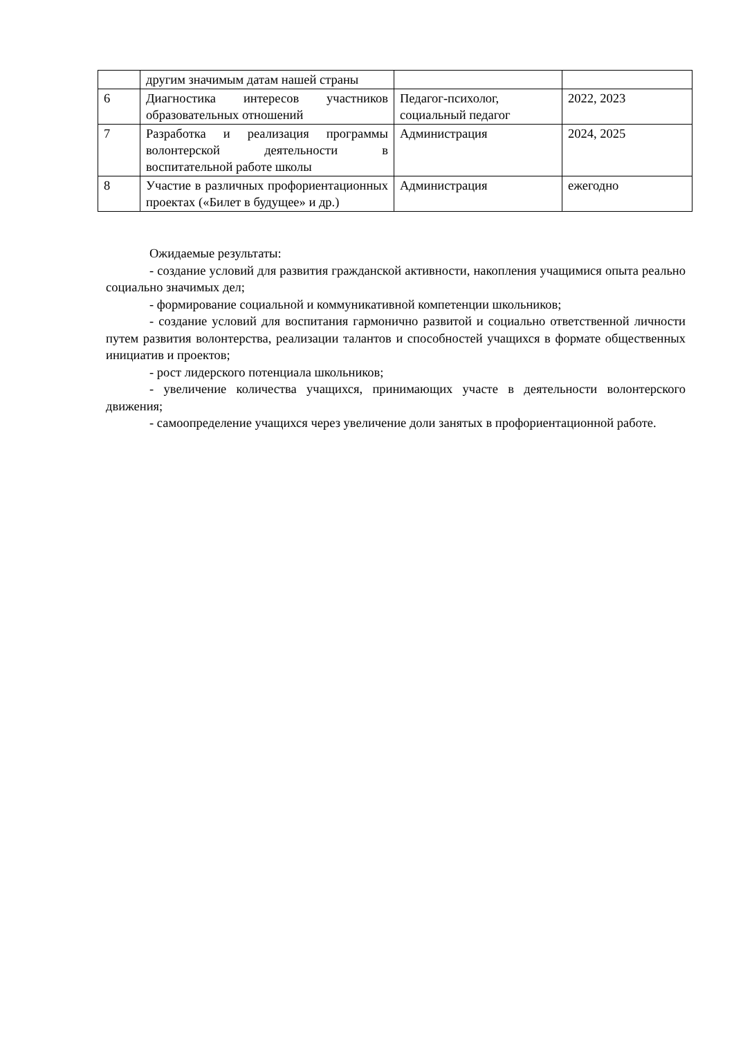| | другим значимым датам нашей страны | | |
| 6 | Диагностика интересов участников образовательных отношений | Педагог-психолог, социальный педагог | 2022, 2023 |
| 7 | Разработка и реализация программы волонтерской деятельности в воспитательной работе школы | Администрация | 2024, 2025 |
| 8 | Участие в различных профориентационных проектах («Билет в будущее» и др.) | Администрация | ежегодно |
Ожидаемые результаты:
- создание условий для развития гражданской активности, накопления учащимися опыта реально социально значимых дел;
- формирование социальной и коммуникативной компетенции школьников;
- создание условий для воспитания гармонично развитой и социально ответственной личности путем развития волонтерства, реализации талантов и способностей учащихся в формате общественных инициатив и проектов;
- рост лидерского потенциала школьников;
- увеличение количества учащихся, принимающих участе в деятельности волонтерского движения;
- самоопределение учащихся через увеличение доли занятых в профориентационной работе.